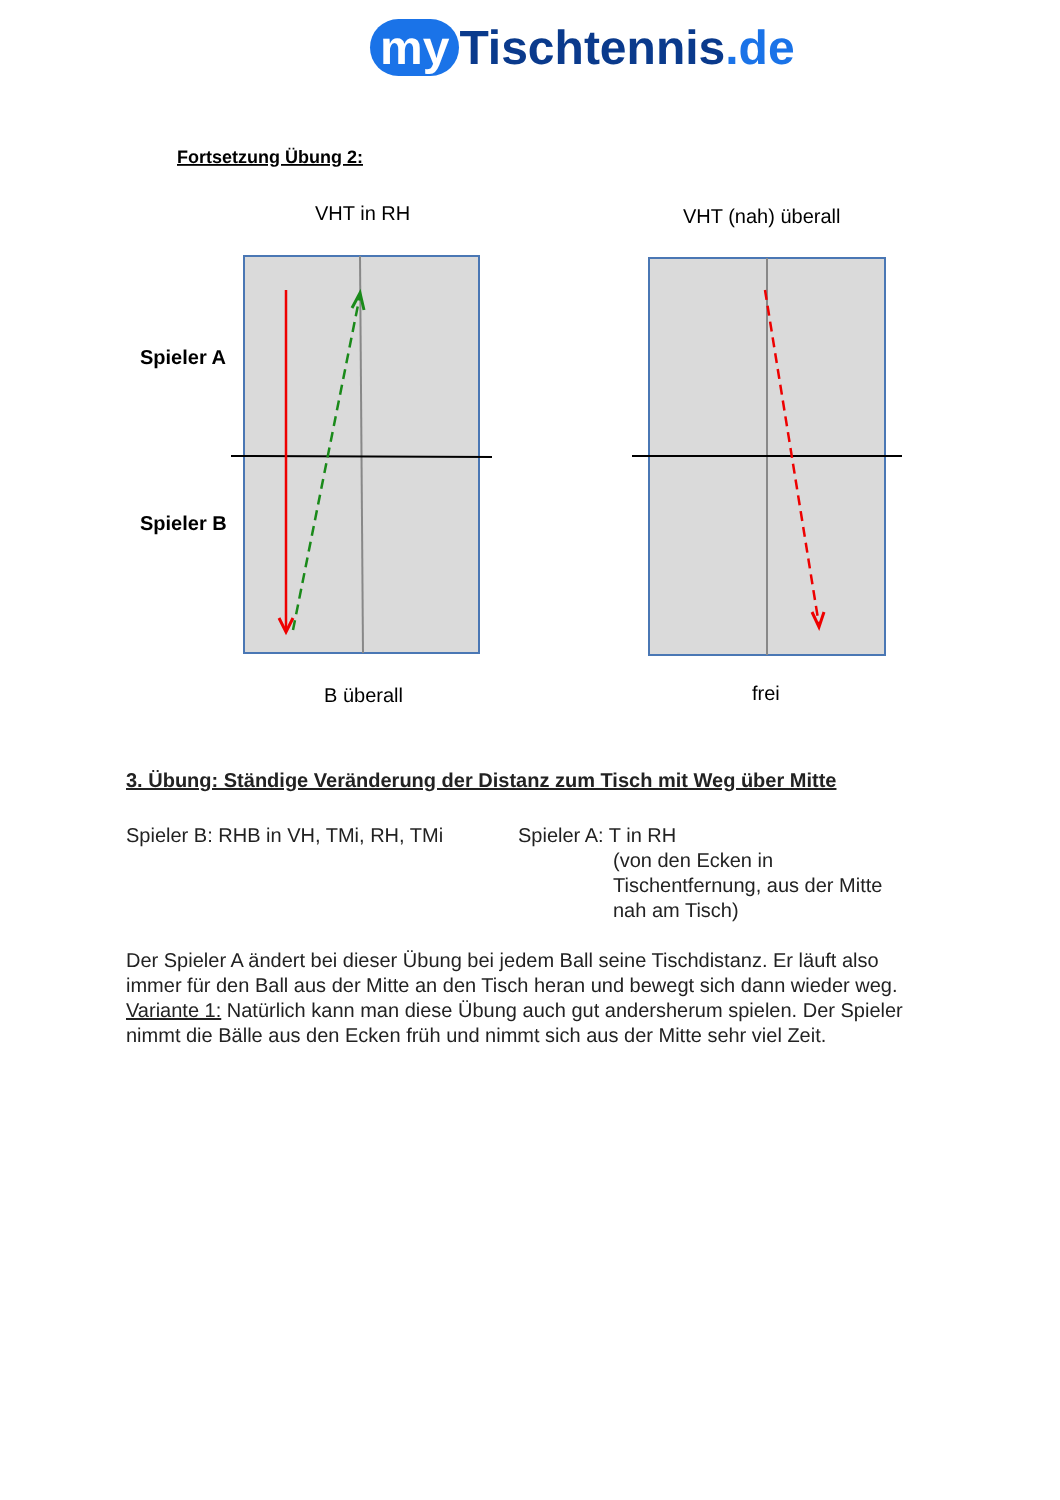my Tischtennis.de
Fortsetzung Übung 2:
VHT in RH
VHT (nah) überall
Spieler A
Spieler B
B überall
frei
3. Übung: Ständige Veränderung der Distanz zum Tisch mit Weg über Mitte
Spieler B: RHB in VH, TMi, RH, TMi
Spieler A: T in RH
(von den Ecken in Tischentfernung, aus der Mitte nah am Tisch)
Der Spieler A ändert bei dieser Übung bei jedem Ball seine Tischdistanz. Er läuft also immer für den Ball aus der Mitte an den Tisch heran und bewegt sich dann wieder weg. Variante 1: Natürlich kann man diese Übung auch gut andersherum spielen. Der Spieler nimmt die Bälle aus den Ecken früh und nimmt sich aus der Mitte sehr viel Zeit.